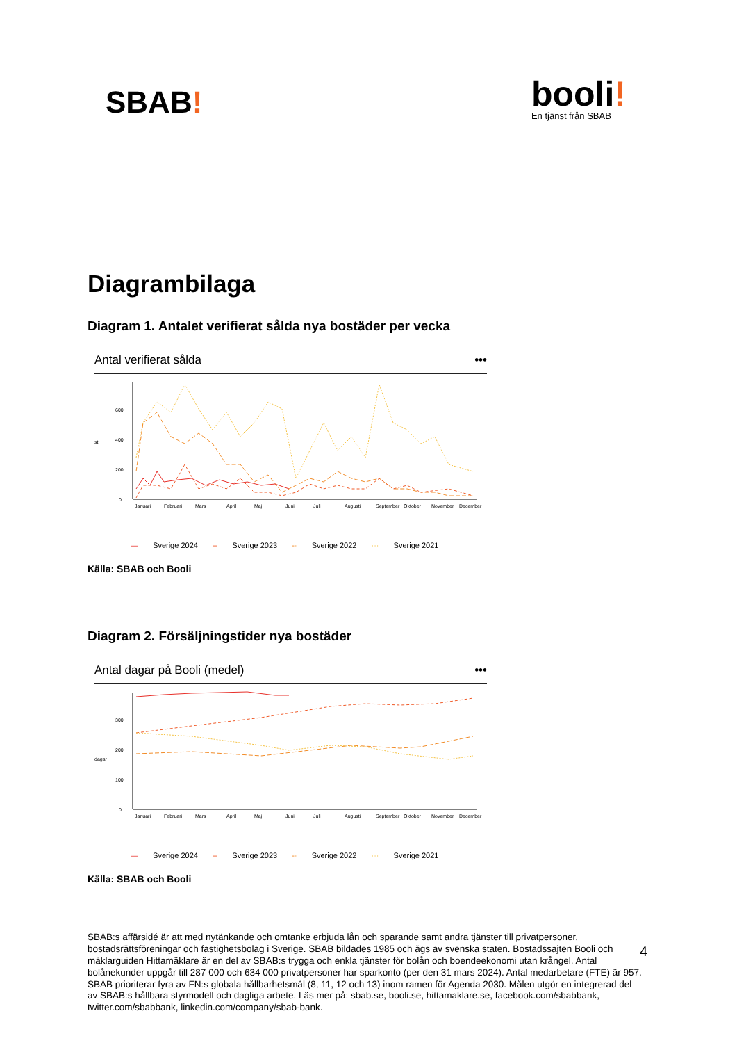SBAB!
booli!
En tjänst från SBAB
Diagrambilaga
Diagram 1. Antalet verifierat sålda nya bostäder per vecka
Antal verifierat sålda •••
st
0
200
400
600
Januari
Februari
Mars
April
Maj
Juni
Juli
Augusti
September
Oktober
November
December
— Sverige 2024 -- Sverige 2023 -· Sverige 2022 ··· Sverige 2021
Källa: SBAB och Booli
Diagram 2. Försäljningstider nya bostäder
Antal dagar på Booli (medel) •••
dagar
0
100
200
300
Januari
Februari
Mars
April
Maj
Juni
Juli
Augusti
September
Oktober
November
December
— Sverige 2024 -- Sverige 2023 -· Sverige 2022 ··· Sverige 2021
Källa: SBAB och Booli
SBAB:s affärsidé är att med nytänkande och omtanke erbjuda lån och sparande samt andra tjänster till privatpersoner, bostadsrättsföreningar och fastighetsbolag i Sverige. SBAB bildades 1985 och ägs av svenska staten. Bostadssajten Booli och mäklarguiden Hittamäklare är en del av SBAB:s trygga och enkla tjänster för bolån och boendeekonomi utan krångel. Antal bolånekunder uppgår till 287 000 och 634 000 privatpersoner har sparkonto (per den 31 mars 2024). Antal medarbetare (FTE) är 957. SBAB prioriterar fyra av FN:s globala hållbarhetsmål (8, 11, 12 och 13) inom ramen för Agenda 2030. Målen utgör en integrerad del av SBAB:s hållbara styrmodell och dagliga arbete. Läs mer på: sbab.se, booli.se, hittamaklare.se, facebook.com/sbabbank, twitter.com/sbabbank, linkedin.com/company/sbab-bank.
4